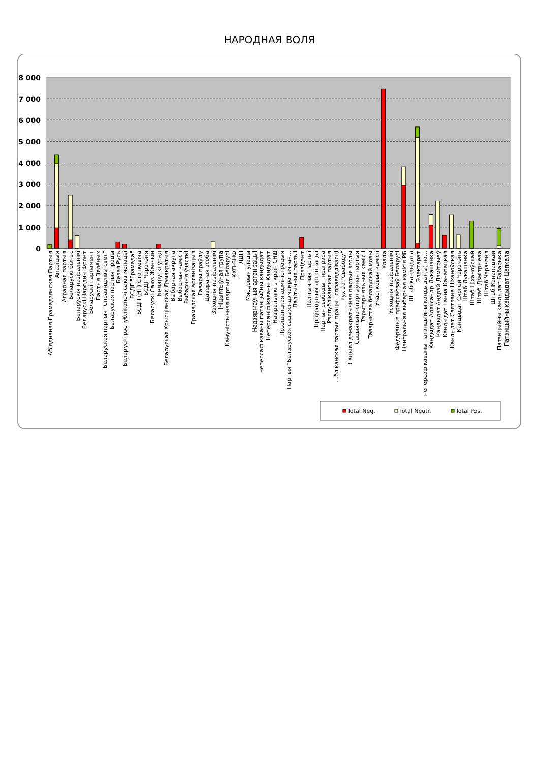НАРОДНАЯ ВОЛЯ
8 000
7 000
6 000
5 000
4 000
3 000
2 000
1 000
0
Аб'яднаная Грамадзянская Партыя
Апазіцыя
Аграрная партыя
Беларускі бізнэс
Беларускія назіральнікі
Беларускі Народны Фронт
Беларускі парламент
Партыя Зялёных
Беларуская партыя "Справядлівы свет"
Беларуская партыя працы
Белая Русь
Беларускі рэспубліканскі саюз моладзі
БСДГ "Грамада"
БСДП (НГ) Статкевіча
БСДГ Чэрачэня
Беларускі Саюз Жанчын
Беларускі ўрад
Беларуская Хрысціянская Дэмакратыя
Выбарчая акруга
Выбарчыя камісіі
Выбарчыя ўчасткі
Грамадская арганізацыя
Гавары праўду
Даверaная асоба
Заходнія назіральнікі
Ініцыятыўная група
Камуністычная партыя Беларусі
КХП-БНФ
ЛДП
Мясцовыя ўлады
Недзяржаўныя арганізацыі
неперсафікаваны патэнцыйны кандыдат
Неперсаніфікаваны Кандыдат
Назіральнікі з краін СНД
Прэзідэнцкая адміністрацыя
Партыя "Беларуская сацыял-дэмакратычная...
Палітычныя партыі
Прэзідэнт
Палітычныя партыі
Праўрадавыя арганізацыі
Партыя свабоды і прагрэса
Рэспубліканская партыя
...бліканская партыя працы і справядлівасці
Рух за "Свабоду"
Сацыял дэмакратычная партыя згоды
Сацыяльна-спартыўная партыя
Тэрытарыяльныя камісіі
Таварыства беларускай мовы
Участковыя камісіі
Улада
Усходнія назіральнікі
Федэрацыя прафсаюзаў Беларусі
Цэнтральная выбарчая камісія РБ
Штаб кандыдата
Электарат
неперсафікаваны патэнцыйны кандыдат(ы) на...
Кандыдат Аляксандр Лукашэнка
Кандыдат Андрэй Дзмітрыеў
Кандыдат Ганна Канапацкая
Кандыдат Святлана Ціханоўская
Кандыдат Сяргей Чэрачэнь
Штаб Лукашэнка
Штаб Ціханоўскай
Штаб Дзмітрыева
Штаб Чэрачэня
Штаб Канапацкай
Патэнцыйны кандыдат Бабарыка
Патэнцыйны кандыдат Цапкала
Total Neg.
Total Neutr.
Total Pos.